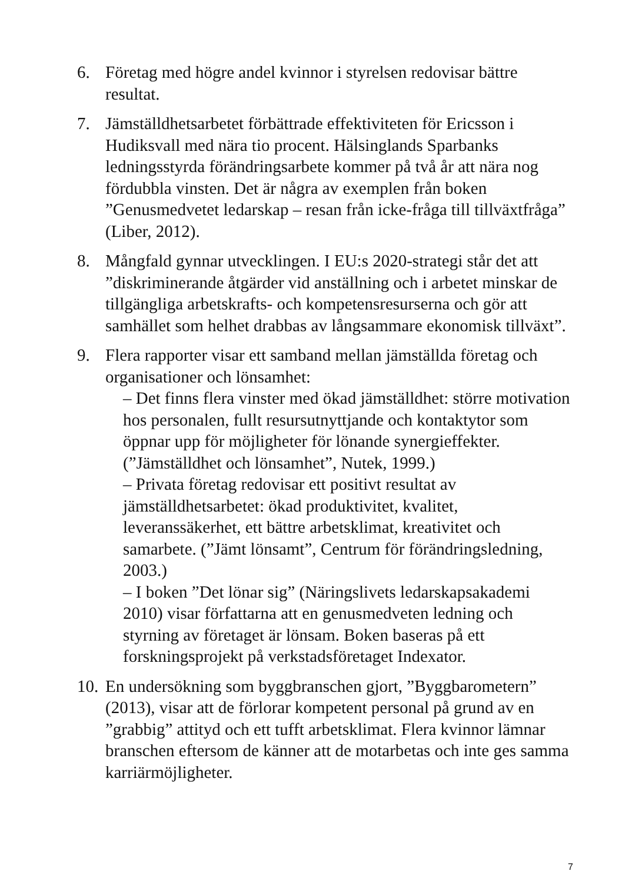6. Företag med högre andel kvinnor i styrelsen redovisar bättre resultat.
7. Jämställdhetsarbetet förbättrade effektiviteten för Ericsson i Hudiksvall med nära tio procent. Hälsinglands Sparbanks ledningsstyrda förändringsarbete kommer på två år att nära nog fördubbla vinsten. Det är några av exemplen från boken ”Genusmedvetet ledarskap – resan från icke-fråga till tillväxtfråga” (Liber, 2012).
8. Mångfald gynnar utvecklingen. I EU:s 2020-strategi står det att ”diskriminerande åtgärder vid anställning och i arbetet minskar de tillgängliga arbetskrafts- och kompetensresurserna och gör att samhället som helhet drabbas av långsammare ekonomisk tillväxt”.
9. Flera rapporter visar ett samband mellan jämställda företag och organisationer och lönsamhet:
– Det finns flera vinster med ökad jämställdhet: större motivation hos personalen, fullt resursutnyttjande och kontaktytor som öppnar upp för möjligheter för lönande synergieffekter. (”Jämställdhet och lönsamhet”, Nutek, 1999.)
– Privata företag redovisar ett positivt resultat av jämställdhetsarbetet: ökad produktivitet, kvalitet, leveranssäkerhet, ett bättre arbetsklimat, kreativitet och samarbete. (”Jämt lönsamt”, Centrum för förändringsledning, 2003.)
– I boken ”Det lönar sig” (Näringslivets ledarskapsakademi 2010) visar författarna att en genusmedveten ledning och styrning av företaget är lönsam. Boken baseras på ett forskningsprojekt på verkstadsföretaget Indexator.
10.
En undersökning som byggbranschen gjort, ”Byggbarometern” (2013), visar att de förlorar kompetent personal på grund av en ”grabbig” attityd och ett tufft arbetsklimat. Flera kvinnor lämnar branschen eftersom de känner att de motarbetas och inte ges samma karriärmöjligheter.
7